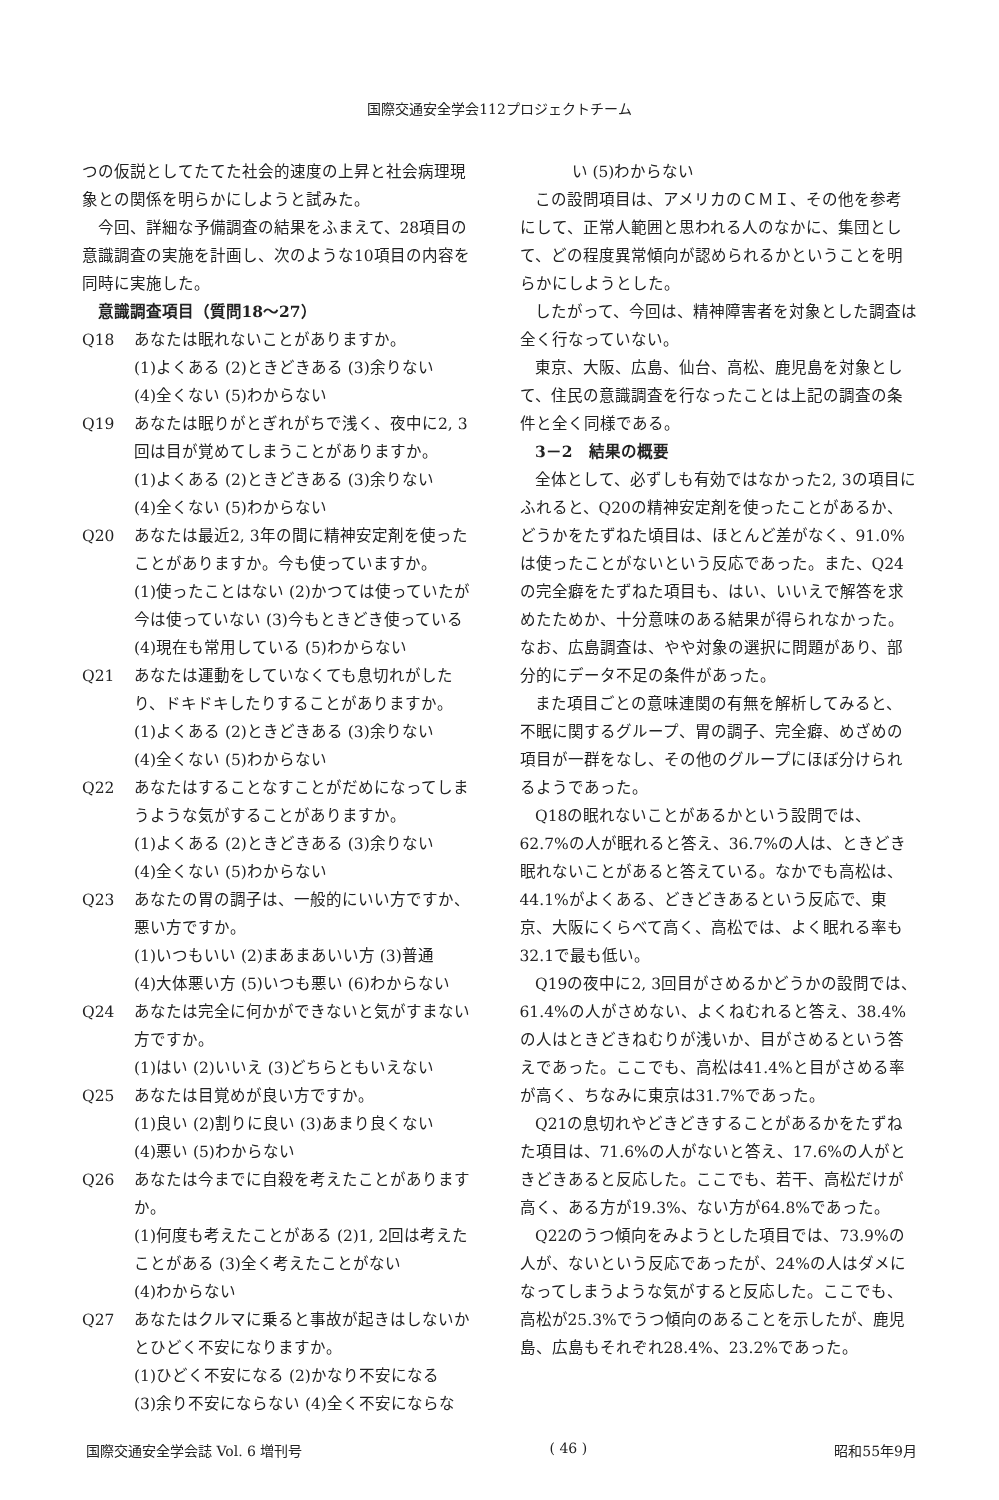国際交通安全学会112プロジェクトチーム
つの仮説としてたてた社会的速度の上昇と社会病理現象との関係を明らかにしようと試みた。
今回、詳細な予備調査の結果をふまえて、28項目の意識調査の実施を計画し、次のような10項目の内容を同時に実施した。
意識調査項目（質問18～27）
Q18 あなたは眠れないことがありますか。
(1)よくある (2)ときどきある (3)余りない
(4)全くない (5)わからない
Q19 あなたは眠りがとぎれがちで浅く、夜中に2, 3回は目が覚めてしまうことがありますか。
(1)よくある (2)ときどきある (3)余りない
(4)全くない (5)わからない
Q20 あなたは最近2, 3年の間に精神安定剤を使ったことがありますか。今も使っていますか。
(1)使ったことはない (2)かつては使っていたが今は使っていない (3)今もときどき使っている (4)現在も常用している (5)わからない
Q21 あなたは運動をしていなくても息切れがしたり、ドキドキしたりすることがありますか。
(1)よくある (2)ときどきある (3)余りない
(4)全くない (5)わからない
Q22 あなたはすることなすことがだめになってしまうような気がすることがありますか。
(1)よくある (2)ときどきある (3)余りない
(4)全くない (5)わからない
Q23 あなたの胃の調子は、一般的にいい方ですか、悪い方ですか。
(1)いつもいい (2)まあまあいい方 (3)普通
(4)大体悪い方 (5)いつも悪い (6)わからない
Q24 あなたは完全に何かができないと気がすまない方ですか。
(1)はい (2)いいえ (3)どちらともいえない
Q25 あなたは目覚めが良い方ですか。
(1)良い (2)割りに良い (3)あまり良くない
(4)悪い (5)わからない
Q26 あなたは今までに自殺を考えたことがありますか。
(1)何度も考えたことがある (2)1, 2回は考えたことがある (3)全く考えたことがない
(4)わからない
Q27 あなたはクルマに乗ると事故が起きはしないかとひどく不安になりますか。
(1)ひどく不安になる (2)かなり不安になる
(3)余り不安にならない (4)全く不安にならな
い (5)わからない
この設問項目は、アメリカのＣＭＩ、その他を参考にして、正常人範囲と思われる人のなかに、集団として、どの程度異常傾向が認められるかということを明らかにしようとした。
したがって、今回は、精神障害者を対象とした調査は全く行なっていない。
東京、大阪、広島、仙台、高松、鹿児島を対象として、住民の意識調査を行なったことは上記の調査の条件と全く同様である。
3－2　結果の概要
全体として、必ずしも有効ではなかった2, 3の項目にふれると、Q20の精神安定剤を使ったことがあるか、どうかをたずねた頃目は、ほとんど差がなく、91.0%は使ったことがないという反応であった。また、Q24の完全癖をたずねた項目も、はい、いいえで解答を求めたためか、十分意味のある結果が得られなかった。なお、広島調査は、やや対象の選択に問題があり、部分的にデータ不足の条件があった。
また項目ごとの意味連関の有無を解析してみると、不眠に関するグループ、胃の調子、完全癖、めざめの項目が一群をなし、その他のグループにほぼ分けられるようであった。
Q18の眠れないことがあるかという設問では、62.7%の人が眠れると答え、36.7%の人は、ときどき眠れないことがあると答えている。なかでも高松は、44.1%がよくある、どきどきあるという反応で、東京、大阪にくらべて高く、高松では、よく眠れる率も32.1で最も低い。
Q19の夜中に2, 3回目がさめるかどうかの設問では、61.4%の人がさめない、よくねむれると答え、38.4%の人はときどきねむりが浅いか、目がさめるという答えであった。ここでも、高松は41.4%と目がさめる率が高く、ちなみに東京は31.7%であった。
Q21の息切れやどきどきすることがあるかをたずねた項目は、71.6%の人がないと答え、17.6%の人がときどきあると反応した。ここでも、若干、高松だけが高く、ある方が19.3%、ない方が64.8%であった。
Q22のうつ傾向をみようとした項目では、73.9%の人が、ないという反応であったが、24%の人はダメになってしまうような気がすると反応した。ここでも、高松が25.3%でうつ傾向のあることを示したが、鹿児島、広島もそれぞれ28.4%、23.2%であった。
国際交通安全学会誌 Vol. 6 増刊号 ( 46 ) 昭和55年9月